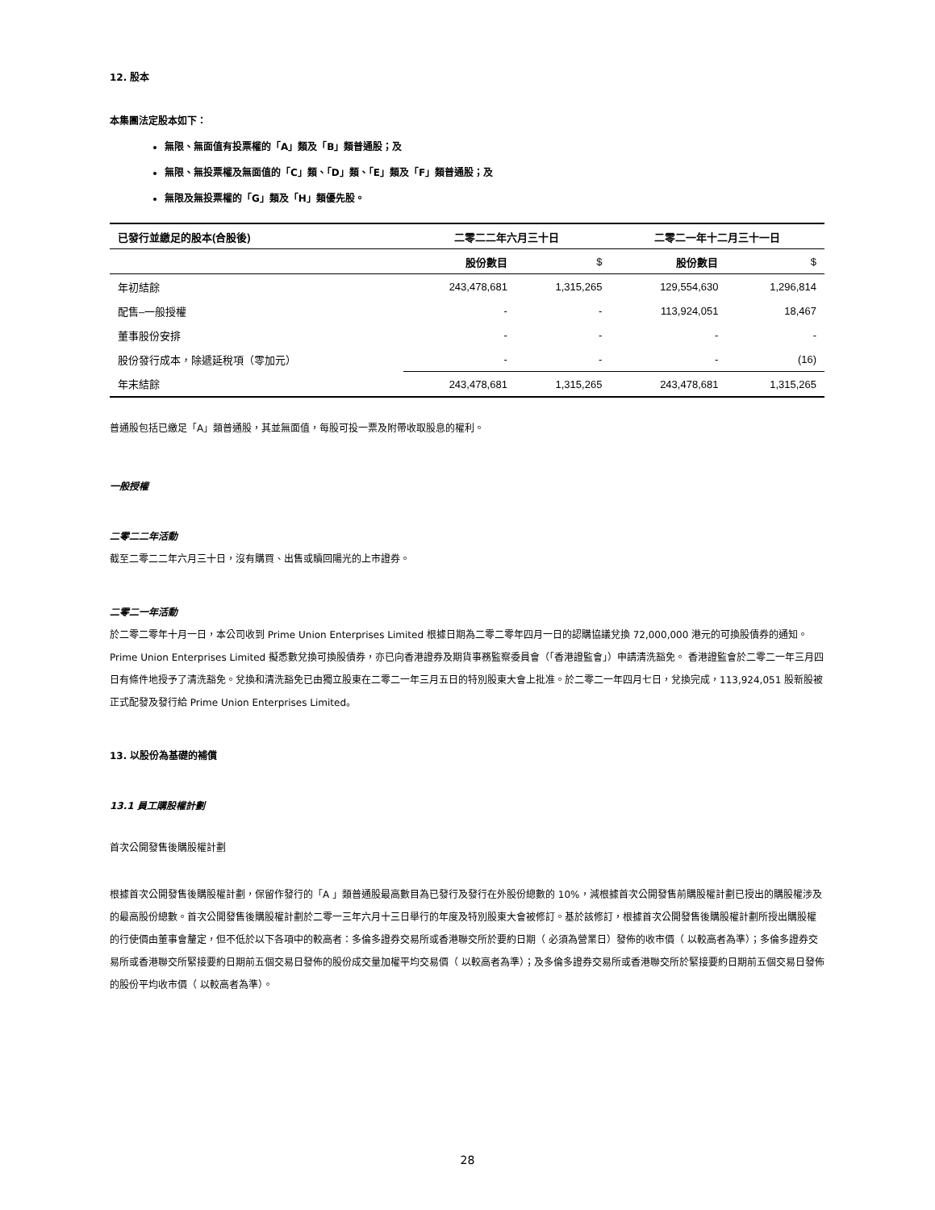12. 股本
本集團法定股本如下：
無限、無面值有投票權的「A」類及「B」類普通股；及
無限、無投票權及無面值的「C」類、「D」類、「E」類及「F」類普通股；及
無限及無投票權的「G」類及「H」類優先股。
| 已發行並繳足的股本(合股後) | 二零二二年六月三十日 | | 二零二一年十二月三十一日 | |
| --- | --- | --- | --- | --- |
| | 股份數目 | $ | 股份數目 | $ |
| 年初結餘 | 243,478,681 | 1,315,265 | 129,554,630 | 1,296,814 |
| 配售–一般授權 | - | - | 113,924,051 | 18,467 |
| 董事股份安排 | - | - | - | - |
| 股份發行成本，除遞延稅項（零加元） | - | - | - | (16) |
| 年末結餘 | 243,478,681 | 1,315,265 | 243,478,681 | 1,315,265 |
普通股包括已繳足「A」類普通股，其並無面值，每股可投一票及附帶收取股息的權利。
一般授權
二零二二年活動
截至二零二二年六月三十日，沒有購買、出售或贖回陽光的上市證券。
二零二一年活動
於二零二零年十月一日，本公司收到 Prime Union Enterprises Limited 根據日期為二零二零年四月一日的認購協議兌換 72,000,000 港元的可換股債券的通知。Prime Union Enterprises Limited 擬悉數兌換可換股債券，亦已向香港證券及期貨事務監察委員會（「香港證監會」）申請清洗豁免。 香港證監會於二零二一年三月四日有條件地授予了清洗豁免。兌換和清洗豁免已由獨立股東在二零二一年三月五日的特別股東大會上批准。於二零二一年四月七日，兌換完成，113,924,051 股新股被正式配發及發行給 Prime Union Enterprises Limited。
13. 以股份為基礎的補償
13.1 員工購股權計劃
首次公開發售後購股權計劃
根據首次公開發售後購股權計劃，保留作發行的「A 」類普通股最高數目為已發行及發行在外股份總數的 10%，減根據首次公開發售前購股權計劃已授出的購股權涉及的最高股份總數。首次公開發售後購股權計劃於二零一三年六月十三日舉行的年度及特別股東大會被修訂。基於該修訂，根據首次公開發售後購股權計劃所授出購股權的行使價由董事會釐定，但不低於以下各項中的較高者：多倫多證券交易所或香港聯交所於要約日期（ 必須為營業日）發佈的收市價（ 以較高者為準）；多倫多證券交易所或香港聯交所緊接要約日期前五個交易日發佈的股份成交量加權平均交易價（ 以較高者為準）；及多倫多證券交易所或香港聯交所於緊接要約日期前五個交易日發佈的股份平均收市價（ 以較高者為準）。
28